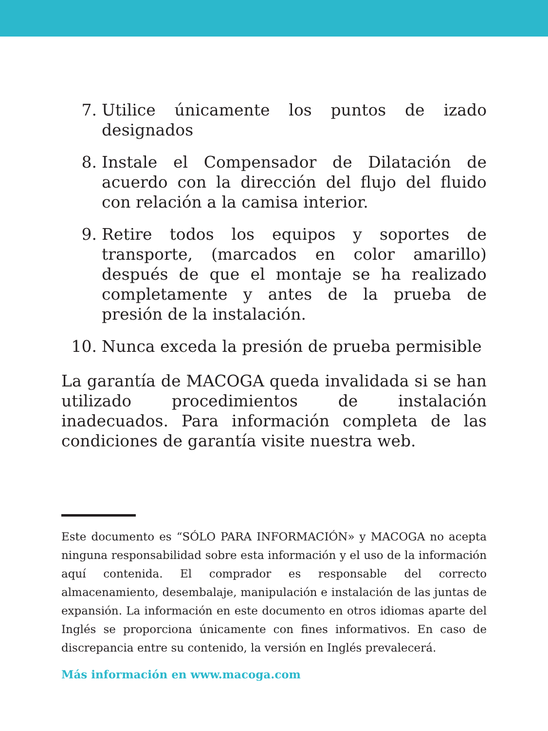7. Utilice únicamente los puntos de izado designados
8. Instale el Compensador de Dilatación de acuerdo con la dirección del flujo del fluido con relación a la camisa interior.
9. Retire todos los equipos y soportes de transporte, (marcados en color amarillo) después de que el montaje se ha realizado completamente y antes de la prueba de presión de la instalación.
10. Nunca exceda la presión de prueba permisible
La garantía de MACOGA queda invalidada si se han utilizado procedimientos de instalación inadecuados. Para información completa de las condiciones de garantía visite nuestra web.
Este documento es “SÓLO PARA INFORMACIÓN» y MACOGA no acepta ninguna responsabilidad sobre esta información y el uso de la información aquí contenida. El comprador es responsable del correcto almacenamiento, desembalaje, manipulación e instalación de las juntas de expansión. La información en este documento en otros idiomas aparte del Inglés se proporciona únicamente con fines informativos. En caso de discrepancia entre su contenido, la versión en Inglés prevalecerá.
Más información en www.macoga.com